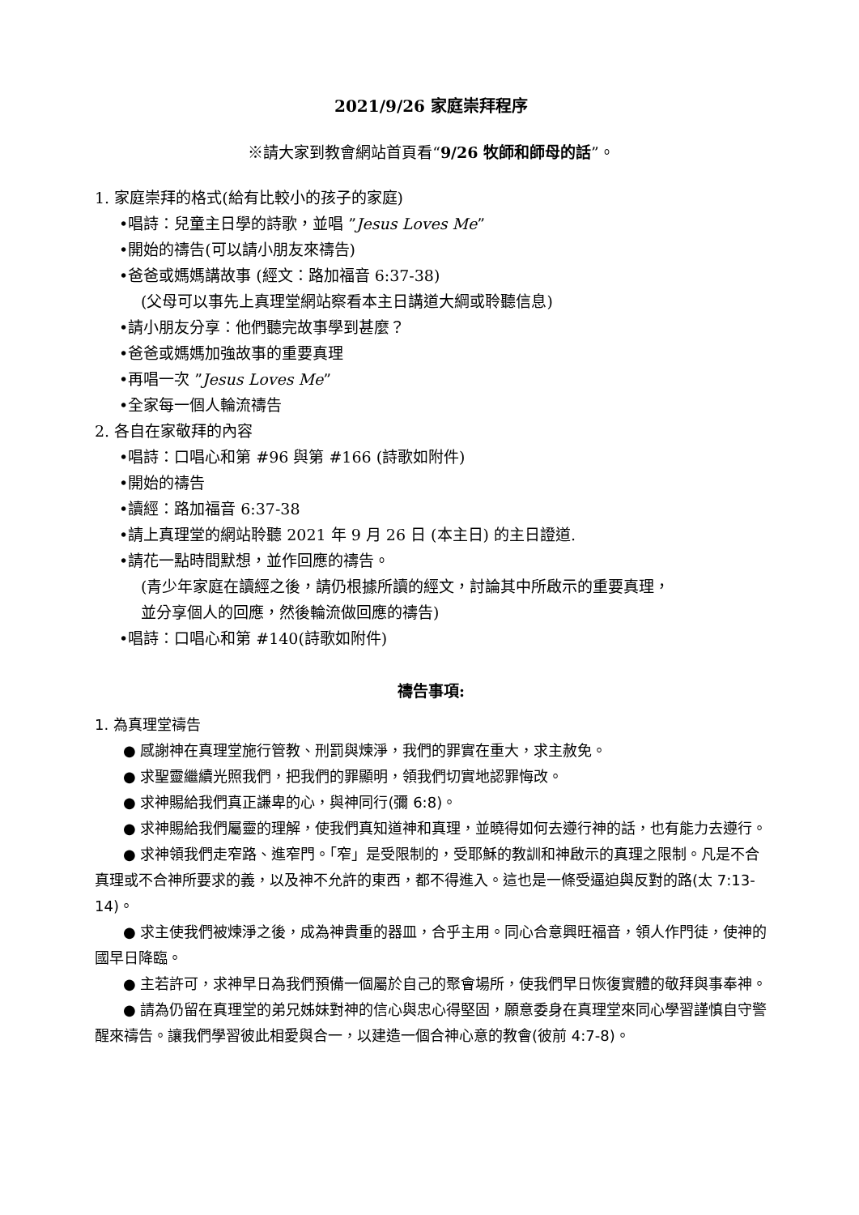2021/9/26 家庭崇拜程序
※請大家到教會網站首頁看“9/26 牧師和師母的話”。
1. 家庭崇拜的格式(給有比較小的孩子的家庭)
•唱詩：兒童主日學的詩歌，並唱 ”Jesus Loves Me”
•開始的禱告(可以請小朋友來禱告)
•爸爸或媽媽講故事 (經文：路加福音 6:37-38)
(父母可以事先上真理堂網站察看本主日講道大綱或聆聽信息)
•請小朋友分享：他們聽完故事學到甚麼？
•爸爸或媽媽加強故事的重要真理
•再唱一次 ”Jesus Loves Me”
•全家每一個人輪流禱告
2. 各自在家敬拜的內容
•唱詩：口唱心和第 #96 與第 #166 (詩歌如附件)
•開始的禱告
•讀經：路加福音 6:37-38
•請上真理堂的網站聆聽 2021 年 9 月 26 日 (本主日) 的主日證道.
•請花一點時間默想，並作回應的禱告。
(青少年家庭在讀經之後，請仍根據所讀的經文，討論其中所啟示的重要真理，
並分享個人的回應，然後輪流做回應的禱告)
•唱詩：口唱心和第 #140(詩歌如附件)
禱告事項:
1. 為真理堂禱告
● 感謝神在真理堂施行管教、刑罰與煉淨，我們的罪實在重大，求主赦免。
● 求聖靈繼續光照我們，把我們的罪顯明，領我們切實地認罪悔改。
● 求神賜給我們真正謙卑的心，與神同行(彌 6:8)。
● 求神賜給我們屬靈的理解，使我們真知道神和真理，並曉得如何去遵行神的話，也有能力去遵行。
● 求神領我們走窄路、進窄門。「窄」是受限制的，受耶穌的教訓和神啟示的真理之限制。凡是不合真理或不合神所要求的義，以及神不允許的東西，都不得進入。這也是一條受逼迫與反對的路(太 7:13-14)。
● 求主使我們被煉淨之後，成為神貴重的器皿，合乎主用。同心合意興旺福音，領人作門徒，使神的國早日降臨。
● 主若許可，求神早日為我們預備一個屬於自己的聚會場所，使我們早日恢復實體的敬拜與事奉神。
● 請為仍留在真理堂的弟兄姊妹對神的信心與忠心得堅固，願意委身在真理堂來同心學習謹慎自守警醒來禱告。讓我們學習彼此相愛與合一，以建造一個合神心意的教會(彼前 4:7-8)。